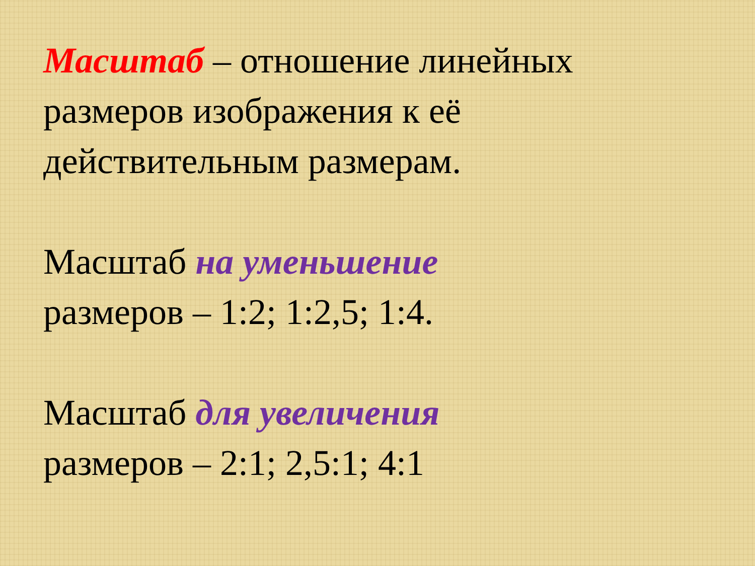Масштаб – отношение линейных размеров изображения к её действительным размерам.
Масштаб на уменьшение
размеров – 1:2; 1:2,5; 1:4.
Масштаб для увеличения
размеров – 2:1; 2,5:1; 4:1